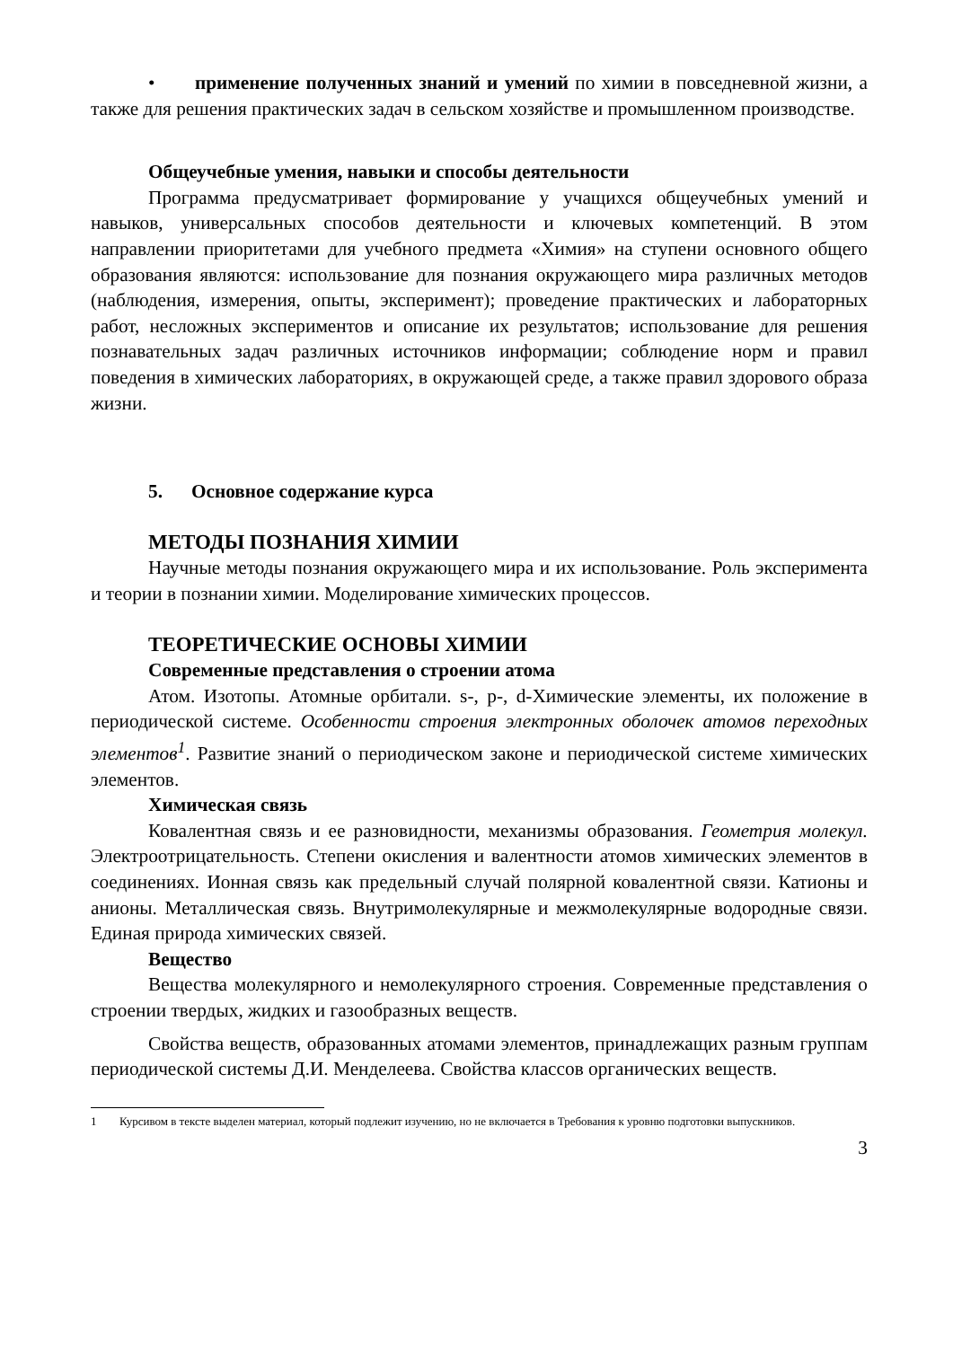• применение полученных знаний и умений по химии в повседневной жизни, а также для решения практических задач в сельском хозяйстве и промышленном производстве.
Общеучебные умения, навыки и способы деятельности
Программа предусматривает формирование у учащихся общеучебных умений и навыков, универсальных способов деятельности и ключевых компетенций. В этом направлении приоритетами для учебного предмета «Химия» на ступени основного общего образования являются: использование для познания окружающего мира различных методов (наблюдения, измерения, опыты, эксперимент); проведение практических и лабораторных работ, несложных экспериментов и описание их результатов; использование для решения познавательных задач различных источников информации; соблюдение норм и правил поведения в химических лабораториях, в окружающей среде, а также правил здорового образа жизни.
5. Основное содержание курса
МЕТОДЫ ПОЗНАНИЯ ХИМИИ
Научные методы познания окружающего мира и их использование. Роль эксперимента и теории в познании химии. Моделирование химических процессов.
ТЕОРЕТИЧЕСКИЕ ОСНОВЫ ХИМИИ
Современные представления о строении атома
Атом. Изотопы. Атомные орбитали. s-, p-, d-Химические элементы, их положение в периодической системе. Особенности строения электронных оболочек атомов переходных элементов<sup>1</sup>. Развитие знаний о периодическом законе и периодической системе химических элементов.
Химическая связь
Ковалентная связь и ее разновидности, механизмы образования. Геометрия молекул. Электроотрицательность. Степени окисления и валентности атомов химических элементов в соединениях. Ионная связь как предельный случай полярной ковалентной связи. Катионы и анионы. Металлическая связь. Внутримолекулярные и межмолекулярные водородные связи. Единая природа химических связей.
Вещество
Вещества молекулярного и немолекулярного строения. Современные представления о строении твердых, жидких и газообразных веществ.
Свойства веществ, образованных атомами элементов, принадлежащих разным группам периодической системы Д.И. Менделеева. Свойства классов органических веществ.
1 Курсивом в тексте выделен материал, который подлежит изучению, но не включается в Требования к уровню подготовки выпускников.
3